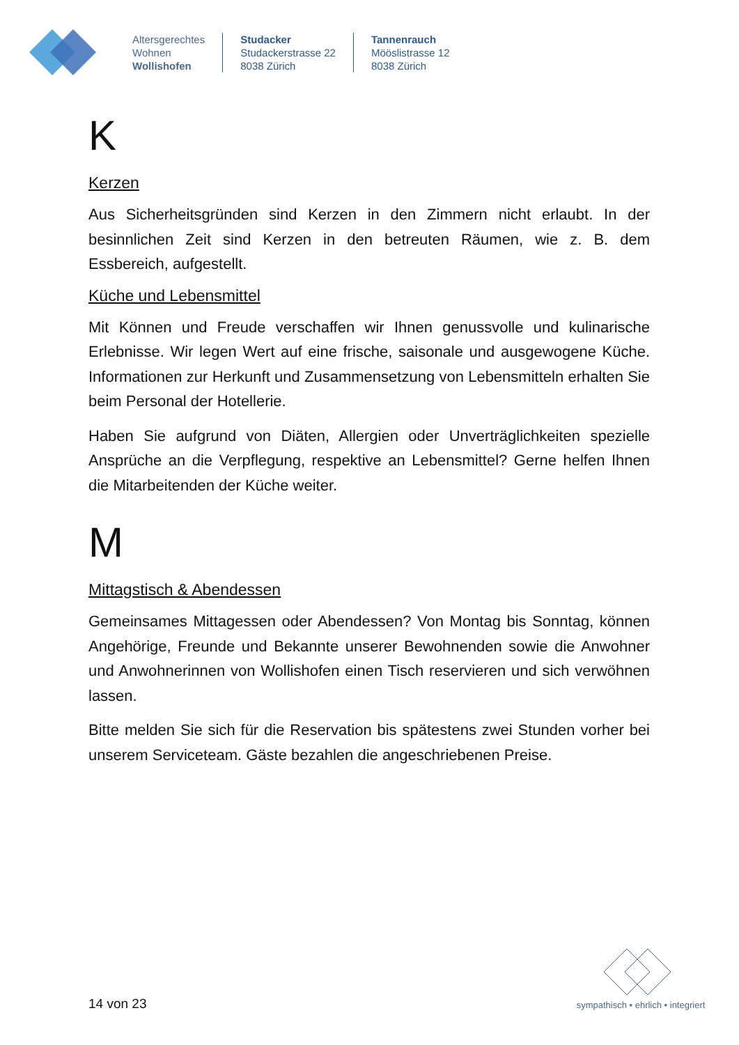Altersgerechtes
Wohnen
Wollishofen
Studacker
Studackerstrasse 22
8038 Zürich
Tannenrauch
Mööslistrasse 12
8038 Zürich
K
Kerzen
Aus Sicherheitsgründen sind Kerzen in den Zimmern nicht erlaubt. In der besinnlichen Zeit sind Kerzen in den betreuten Räumen, wie z. B. dem Essbereich, aufgestellt.
Küche und Lebensmittel
Mit Können und Freude verschaffen wir Ihnen genussvolle und kulinarische Erlebnisse. Wir legen Wert auf eine frische, saisonale und ausgewogene Küche. Informationen zur Herkunft und Zusammensetzung von Lebensmitteln erhalten Sie beim Personal der Hotellerie.
Haben Sie aufgrund von Diäten, Allergien oder Unverträglichkeiten spezielle Ansprüche an die Verpflegung, respektive an Lebensmittel? Gerne helfen Ihnen die Mitarbeitenden der Küche weiter.
M
Mittagstisch & Abendessen
Gemeinsames Mittagessen oder Abendessen? Von Montag bis Sonntag, können Angehörige, Freunde und Bekannte unserer Bewohnenden sowie die Anwohner und Anwohnerinnen von Wollishofen einen Tisch reservieren und sich verwöhnen lassen.
Bitte melden Sie sich für die Reservation bis spätestens zwei Stunden vorher bei unserem Serviceteam. Gäste bezahlen die angeschriebenen Preise.
sympathisch • ehrlich • integriert
14 von 23